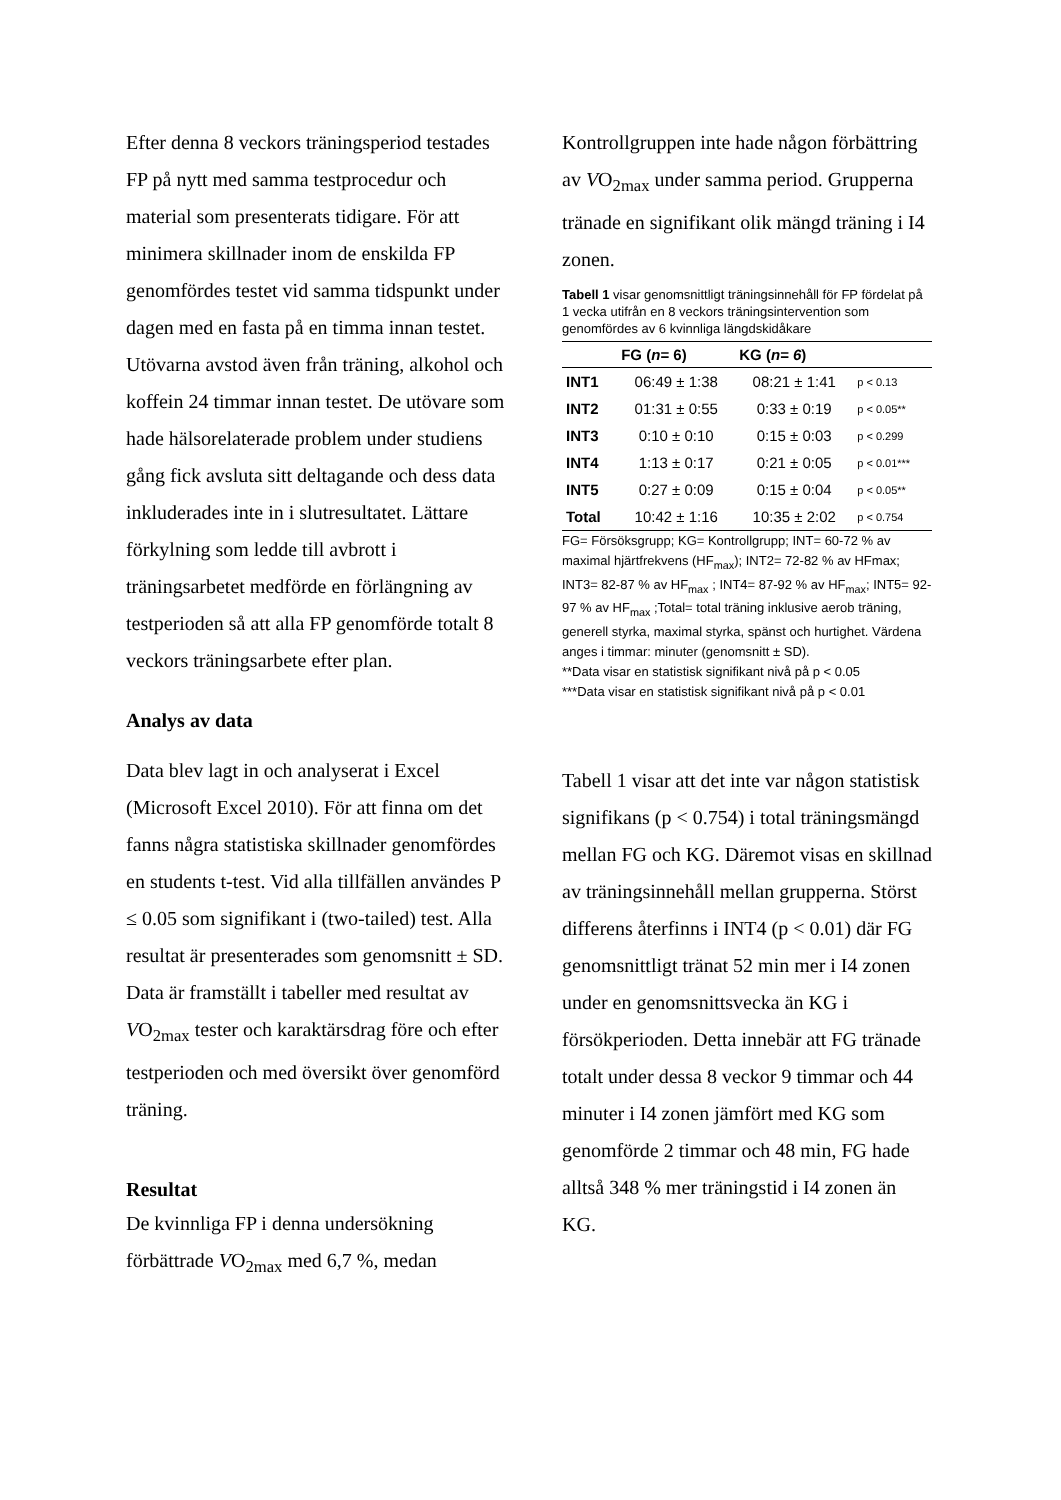Efter denna 8 veckors träningsperiod testades FP på nytt med samma testprocedur och material som presenterats tidigare. För att minimera skillnader inom de enskilda FP genomfördes testet vid samma tidspunkt under dagen med en fasta på en timma innan testet. Utövarna avstod även från träning, alkohol och koffein 24 timmar innan testet. De utövare som hade hälsorelaterade problem under studiens gång fick avsluta sitt deltagande och dess data inkluderades inte in i slutresultatet. Lättare förkylning som ledde till avbrott i träningsarbetet medförde en förlängning av testperioden så att alla FP genomförde totalt 8 veckors träningsarbete efter plan.
Analys av data
Data blev lagt in och analyserat i Excel (Microsoft Excel 2010). För att finna om det fanns några statistiska skillnader genomfördes en students t-test. Vid alla tillfällen användes P ≤ 0.05 som signifikant i (two-tailed) test. Alla resultat är presenterades som genomsnitt ± SD. Data är framställt i tabeller med resultat av VO<sub>2max</sub> tester och karaktärsdrag före och efter testperioden och med översikt över genomförd träning.
Resultat
De kvinnliga FP i denna undersökning förbättrade VO<sub>2max</sub> med 6,7 %, medan
Kontrollgruppen inte hade någon förbättring av VO<sub>2max</sub> under samma period. Grupperna tränade en signifikant olik mängd träning i I4 zonen.
Tabell 1 visar genomsnittligt träningsinnehåll för FP fördelat på 1 vecka utifrån en 8 veckors träningsintervention som genomfördes av 6 kvinnliga längdskidåkare
| | FG ( n = 6) | KG ( n= 6 ) | |
| --- | --- | --- | --- |
| INT1 | 06:49 ± 1:38 | 08:21 ± 1:41 | p < 0.13 |
| INT2 | 01:31 ± 0:55 | 0:33 ± 0:19 | p < 0.05** |
| INT3 | 0:10 ± 0:10 | 0:15 ± 0:03 | p < 0.299 |
| INT4 | 1:13 ± 0:17 | 0:21 ± 0:05 | p < 0.01*** |
| INT5 | 0:27 ± 0:09 | 0:15 ± 0:04 | p < 0.05** |
| Total | 10:42 ± 1:16 | 10:35 ± 2:02 | p < 0.754 |
FG= Försöksgrupp; KG= Kontrollgrupp; INT= 60-72 % av maximal hjärtfrekvens (HF<sub>max</sub>); INT2= 72-82 % av HFmax; INT3= 82-87 % av HF<sub>max</sub> ; INT4= 87-92 % av HF<sub>max</sub>; INT5= 92-97 % av HF<sub>max</sub> ;Total= total träning inklusive aerob träning, generell styrka, maximal styrka, spänst och hurtighet. Värdena anges i timmar: minuter (genomsnitt ± SD).
**Data visar en statistisk signifikant nivå på p < 0.05
***Data visar en statistisk signifikant nivå på p < 0.01
Tabell 1 visar att det inte var någon statistisk signifikans (p < 0.754) i total träningsmängd mellan FG och KG. Däremot visas en skillnad av träningsinnehåll mellan grupperna. Störst differens återfinns i INT4 (p < 0.01) där FG genomsnittligt tränat 52 min mer i I4 zonen under en genomsnittsvecka än KG i försökperioden. Detta innebär att FG tränade totalt under dessa 8 veckor 9 timmar och 44 minuter i I4 zonen jämfört med KG som genomförde 2 timmar och 48 min, FG hade alltså 348 % mer träningstid i I4 zonen än KG.